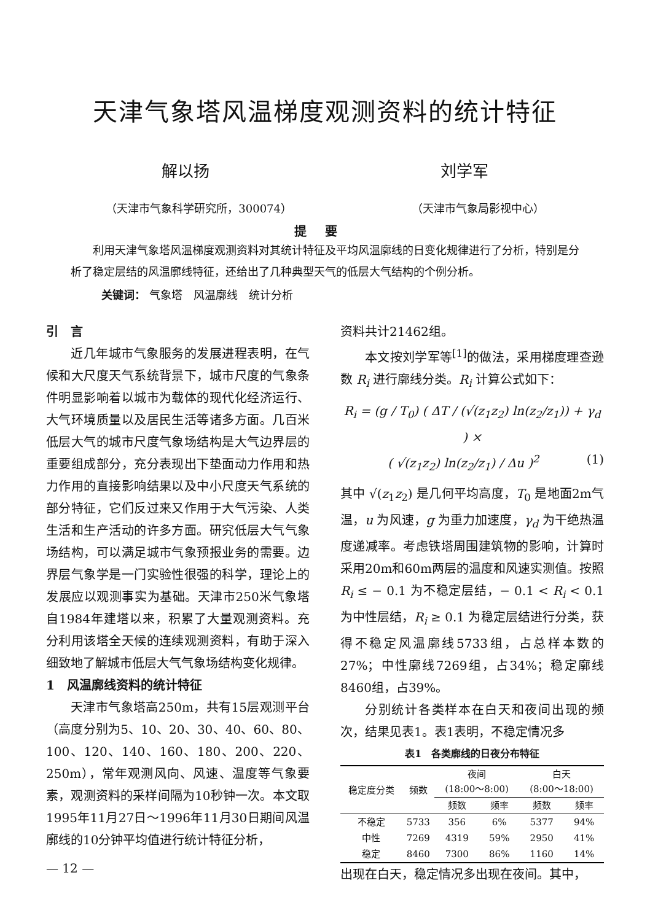天津气象塔风温梯度观测资料的统计特征
解以扬 刘学军
（天津市气象科学研究所，300074） （天津市气象局影视中心）
提要
利用天津气象塔风温梯度观测资料对其统计特征及平均风温廓线的日变化规律进行了分析，特别是分析了稳定层结的风温廓线特征，还给出了几种典型天气的低层大气结构的个例分析。
关键词： 气象塔　风温廓线　统计分析
引　言
近几年城市气象服务的发展进程表明，在气候和大尺度天气系统背景下，城市尺度的气象条件明显影响着以城市为载体的现代化经济运行、大气环境质量以及居民生活等诸多方面。几百米低层大气的城市尺度气象场结构是大气边界层的重要组成部分，充分表现出下垫面动力作用和热力作用的直接影响结果以及中小尺度天气系统的部分特征，它们反过来又作用于大气污染、人类生活和生产活动的许多方面。研究低层大气气象场结构，可以满足城市气象预报业务的需要。边界层气象学是一门实验性很强的科学，理论上的发展应以观测事实为基础。天津市250米气象塔自1984年建塔以来，积累了大量观测资料。充分利用该塔全天候的连续观测资料，有助于深入细致地了解城市低层大气气象场结构变化规律。
1　风温廓线资料的统计特征
天津市气象塔高250m，共有15层观测平台（高度分别为5、10、20、30、40、60、80、100、120、140、160、180、200、220、250m），常年观测风向、风速、温度等气象要素，观测资料的采样间隔为10秒钟一次。本文取1995年11月27日～1996年11月30日期间风温廓线的10分钟平均值进行统计特征分析，
— 12 —
资料共计21462组。
本文按刘学军等<sup>[1]</sup>的做法，采用梯度理查逊数 R<sub>i</sub> 进行廓线分类。R<sub>i</sub> 计算公式如下：
R<sub>i</sub> = (g / T<sub>0</sub>) ( ΔT / (√(z<sub>1</sub>z<sub>2</sub>) ln(z<sub>2</sub>/z<sub>1</sub>)) + γ<sub>d</sub> ) ×
( √(z<sub>1</sub>z<sub>2</sub>) ln(z<sub>2</sub>/z<sub>1</sub>) / Δu )<sup>2</sup> (1)
其中 √(z<sub>1</sub>z<sub>2</sub>) 是几何平均高度，T<sub>0</sub> 是地面2m气温，u 为风速，g 为重力加速度，γ<sub>d</sub> 为干绝热温度递减率。考虑铁塔周围建筑物的影响，计算时采用20m和60m两层的温度和风速实测值。按照 R<sub>i</sub> ≤ − 0.1 为不稳定层结，− 0.1 < R<sub>i</sub> < 0.1 为中性层结，R<sub>i</sub> ≥ 0.1 为稳定层结进行分类，获得不稳定风温廓线5733组，占总样本数的27%；中性廓线7269组，占34%；稳定廓线8460组，占39%。
分别统计各类样本在白天和夜间出现的频次，结果见表1。表1表明，不稳定情况多
表1　各类廓线的日夜分布特征
| 稳定度分类 | 频数 | 夜间 (18:00～8:00) | | 白天 (8:00～18:00) | |
| --- | --- | --- | --- | --- | --- |
| | | 频数 | 频率 | 频数 | 频率 |
| 不稳定 | 5733 | 356 | 6% | 5377 | 94% |
| 中性 | 7269 | 4319 | 59% | 2950 | 41% |
| 稳定 | 8460 | 7300 | 86% | 1160 | 14% |
出现在白天，稳定情况多出现在夜间。其中，